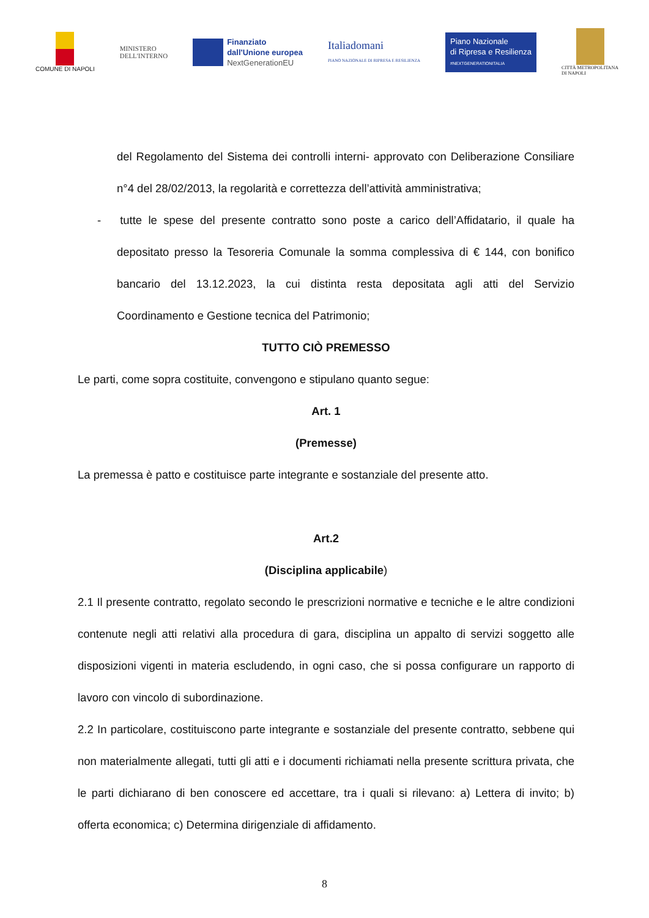COMUNE DI NAPOLI
MINISTERO
DELL'INTERNO
Finanziato
dall'Unione europea
NextGenerationEU
Italiadomani
PIANO NAZIONALE DI RIPRESA E RESILIENZA
Piano Nazionale
di Ripresa e Resilienza
#NEXTGENERATIONITALIA
CITTÀ METROPOLITANA
DI NAPOLI
del Regolamento del Sistema dei controlli interni- approvato con Deliberazione Consiliare n°4 del 28/02/2013, la regolarità e correttezza dell’attività amministrativa;
- tutte le spese del presente contratto sono poste a carico dell’Affidatario, il quale ha depositato presso la Tesoreria Comunale la somma complessiva di € 144, con bonifico bancario del 13.12.2023, la cui distinta resta depositata agli atti del Servizio Coordinamento e Gestione tecnica del Patrimonio;
TUTTO CIÒ PREMESSO
Le parti, come sopra costituite, convengono e stipulano quanto segue:
Art. 1
(Premesse)
La premessa è patto e costituisce parte integrante e sostanziale del presente atto.
Art.2
(Disciplina applicabile)
2.1 Il presente contratto, regolato secondo le prescrizioni normative e tecniche e le altre condizioni contenute negli atti relativi alla procedura di gara, disciplina un appalto di servizi soggetto alle disposizioni vigenti in materia escludendo, in ogni caso, che si possa configurare un rapporto di lavoro con vincolo di subordinazione.
2.2 In particolare, costituiscono parte integrante e sostanziale del presente contratto, sebbene qui non materialmente allegati, tutti gli atti e i documenti richiamati nella presente scrittura privata, che le parti dichiarano di ben conoscere ed accettare, tra i quali si rilevano: a) Lettera di invito; b) offerta economica; c) Determina dirigenziale di affidamento.
8